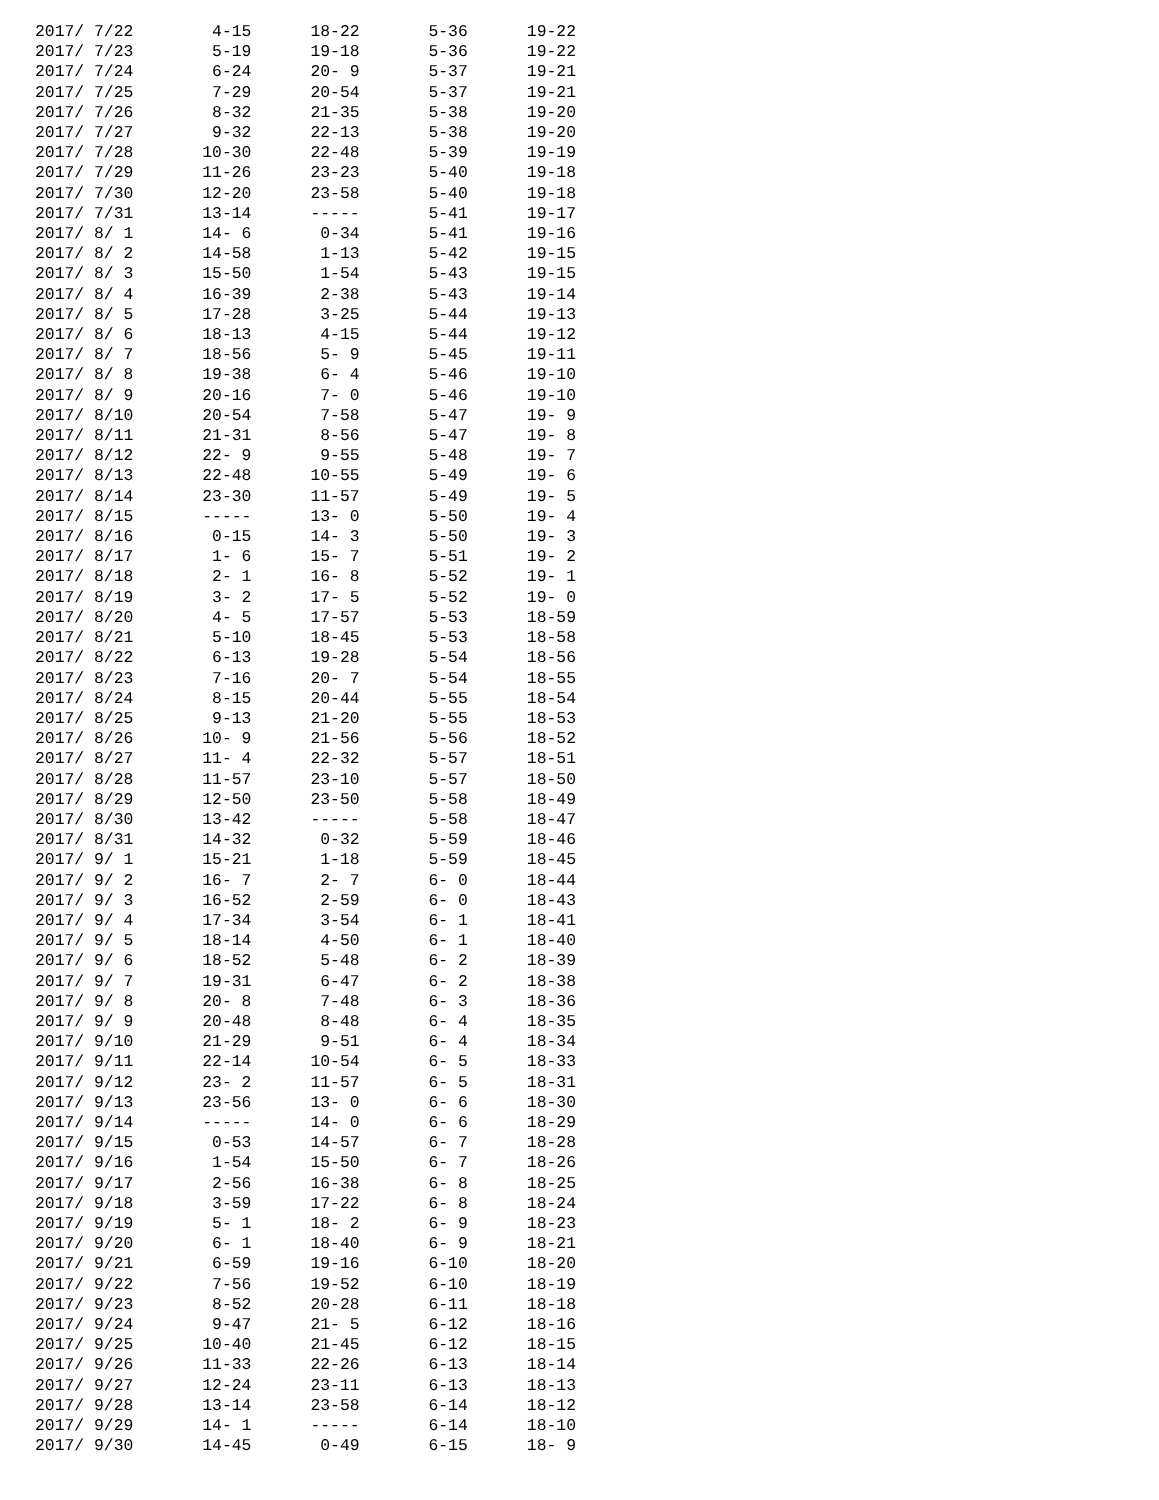2017/ 7/22        4-15      18-22       5-36      19-22
2017/ 7/23        5-19      19-18       5-36      19-22
2017/ 7/24        6-24      20- 9       5-37      19-21
2017/ 7/25        7-29      20-54       5-37      19-21
2017/ 7/26        8-32      21-35       5-38      19-20
2017/ 7/27        9-32      22-13       5-38      19-20
2017/ 7/28       10-30      22-48       5-39      19-19
2017/ 7/29       11-26      23-23       5-40      19-18
2017/ 7/30       12-20      23-58       5-40      19-18
2017/ 7/31       13-14      -----       5-41      19-17
2017/ 8/ 1       14- 6       0-34       5-41      19-16
2017/ 8/ 2       14-58       1-13       5-42      19-15
2017/ 8/ 3       15-50       1-54       5-43      19-15
2017/ 8/ 4       16-39       2-38       5-43      19-14
2017/ 8/ 5       17-28       3-25       5-44      19-13
2017/ 8/ 6       18-13       4-15       5-44      19-12
2017/ 8/ 7       18-56       5- 9       5-45      19-11
2017/ 8/ 8       19-38       6- 4       5-46      19-10
2017/ 8/ 9       20-16       7- 0       5-46      19-10
2017/ 8/10       20-54       7-58       5-47      19- 9
2017/ 8/11       21-31       8-56       5-47      19- 8
2017/ 8/12       22- 9       9-55       5-48      19- 7
2017/ 8/13       22-48      10-55       5-49      19- 6
2017/ 8/14       23-30      11-57       5-49      19- 5
2017/ 8/15       -----      13- 0       5-50      19- 4
2017/ 8/16        0-15      14- 3       5-50      19- 3
2017/ 8/17        1- 6      15- 7       5-51      19- 2
2017/ 8/18        2- 1      16- 8       5-52      19- 1
2017/ 8/19        3- 2      17- 5       5-52      19- 0
2017/ 8/20        4- 5      17-57       5-53      18-59
2017/ 8/21        5-10      18-45       5-53      18-58
2017/ 8/22        6-13      19-28       5-54      18-56
2017/ 8/23        7-16      20- 7       5-54      18-55
2017/ 8/24        8-15      20-44       5-55      18-54
2017/ 8/25        9-13      21-20       5-55      18-53
2017/ 8/26       10- 9      21-56       5-56      18-52
2017/ 8/27       11- 4      22-32       5-57      18-51
2017/ 8/28       11-57      23-10       5-57      18-50
2017/ 8/29       12-50      23-50       5-58      18-49
2017/ 8/30       13-42      -----       5-58      18-47
2017/ 8/31       14-32       0-32       5-59      18-46
2017/ 9/ 1       15-21       1-18       5-59      18-45
2017/ 9/ 2       16- 7       2- 7       6- 0      18-44
2017/ 9/ 3       16-52       2-59       6- 0      18-43
2017/ 9/ 4       17-34       3-54       6- 1      18-41
2017/ 9/ 5       18-14       4-50       6- 1      18-40
2017/ 9/ 6       18-52       5-48       6- 2      18-39
2017/ 9/ 7       19-31       6-47       6- 2      18-38
2017/ 9/ 8       20- 8       7-48       6- 3      18-36
2017/ 9/ 9       20-48       8-48       6- 4      18-35
2017/ 9/10       21-29       9-51       6- 4      18-34
2017/ 9/11       22-14      10-54       6- 5      18-33
2017/ 9/12       23- 2      11-57       6- 5      18-31
2017/ 9/13       23-56      13- 0       6- 6      18-30
2017/ 9/14       -----      14- 0       6- 6      18-29
2017/ 9/15        0-53      14-57       6- 7      18-28
2017/ 9/16        1-54      15-50       6- 7      18-26
2017/ 9/17        2-56      16-38       6- 8      18-25
2017/ 9/18        3-59      17-22       6- 8      18-24
2017/ 9/19        5- 1      18- 2       6- 9      18-23
2017/ 9/20        6- 1      18-40       6- 9      18-21
2017/ 9/21        6-59      19-16       6-10      18-20
2017/ 9/22        7-56      19-52       6-10      18-19
2017/ 9/23        8-52      20-28       6-11      18-18
2017/ 9/24        9-47      21- 5       6-12      18-16
2017/ 9/25       10-40      21-45       6-12      18-15
2017/ 9/26       11-33      22-26       6-13      18-14
2017/ 9/27       12-24      23-11       6-13      18-13
2017/ 9/28       13-14      23-58       6-14      18-12
2017/ 9/29       14- 1      -----       6-14      18-10
2017/ 9/30       14-45       0-49       6-15      18- 9